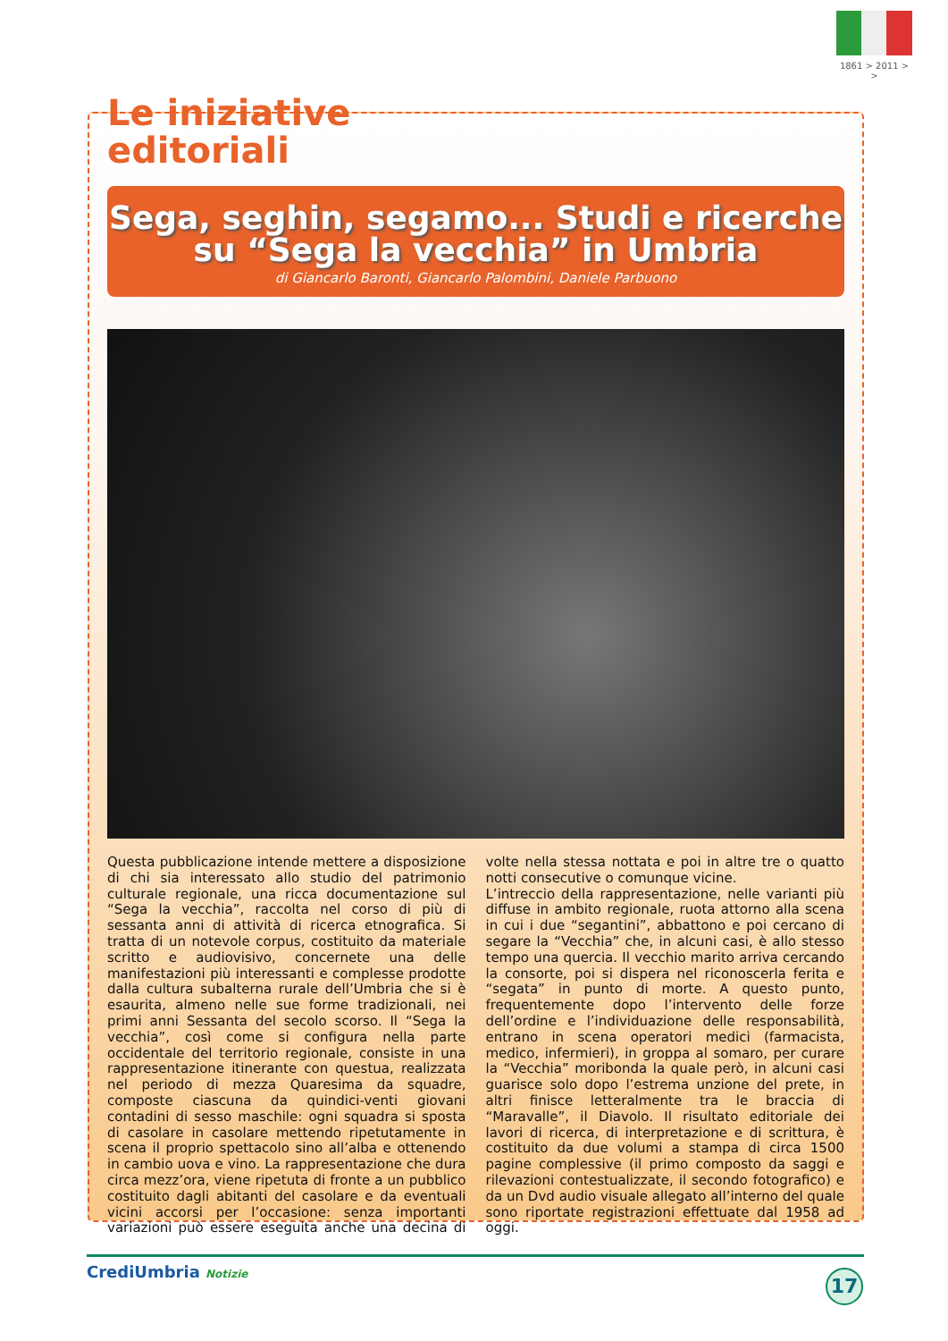1861 > 2011 > >
Le iniziative
editoriali
Sega, seghin, segamo... Studi e ricerche
su “Sega la vecchia” in Umbria
di Giancarlo Baronti, Giancarlo Palombini, Daniele Parbuono
Questa pubblicazione intende mettere a disposizione di chi sia interessato allo studio del patrimonio culturale regionale, una ricca documentazione sul “Sega la vecchia”, raccolta nel corso di più di sessanta anni di attività di ricerca etnografica. Si tratta di un notevole corpus, costituito da materiale scritto e audiovisivo, concernete una delle manifestazioni più interessanti e complesse prodotte dalla cultura subalterna rurale dell’Umbria che si è esaurita, almeno nelle sue forme tradizionali, nei primi anni Sessanta del secolo scorso. Il “Sega la vecchia”, così come si configura nella parte occidentale del territorio regionale, consiste in una rappresentazione itinerante con questua, realizzata nel periodo di mezza Quaresima da squadre, composte ciascuna da quindici-venti giovani contadini di sesso maschile: ogni squadra si sposta di casolare in casolare mettendo ripetutamente in scena il proprio spettacolo sino all’alba e ottenendo in cambio uova e vino. La rappresentazione che dura circa mezz’ora, viene ripetuta di fronte a un pubblico costituito dagli abitanti del casolare e da eventuali vicini accorsi per l’occasione: senza importanti variazioni può essere eseguita anche una decina di volte nella stessa nottata e poi in altre tre o quatto notti consecutive o comunque vicine.
L’intreccio della rappresentazione, nelle varianti più diffuse in ambito regionale, ruota attorno alla scena in cui i due “segantini”, abbattono e poi cercano di segare la “Vecchia” che, in alcuni casi, è allo stesso tempo una quercia. Il vecchio marito arriva cercando la consorte, poi si dispera nel riconoscerla ferita e “segata” in punto di morte. A questo punto, frequentemente dopo l’intervento delle forze dell’ordine e l’individuazione delle responsabilità, entrano in scena operatori medici (farmacista, medico, infermieri), in groppa al somaro, per curare la “Vecchia” moribonda la quale però, in alcuni casi guarisce solo dopo l’estrema unzione del prete, in altri finisce letteralmente tra le braccia di “Maravalle”, il Diavolo. Il risultato editoriale dei lavori di ricerca, di interpretazione e di scrittura, è costituito da due volumi a stampa di circa 1500 pagine complessive (il primo composto da saggi e rilevazioni contestualizzate, il secondo fotografico) e da un Dvd audio visuale allegato all’interno del quale sono riportate registrazioni effettuate dal 1958 ad oggi.
CrediUmbria Notizie 17